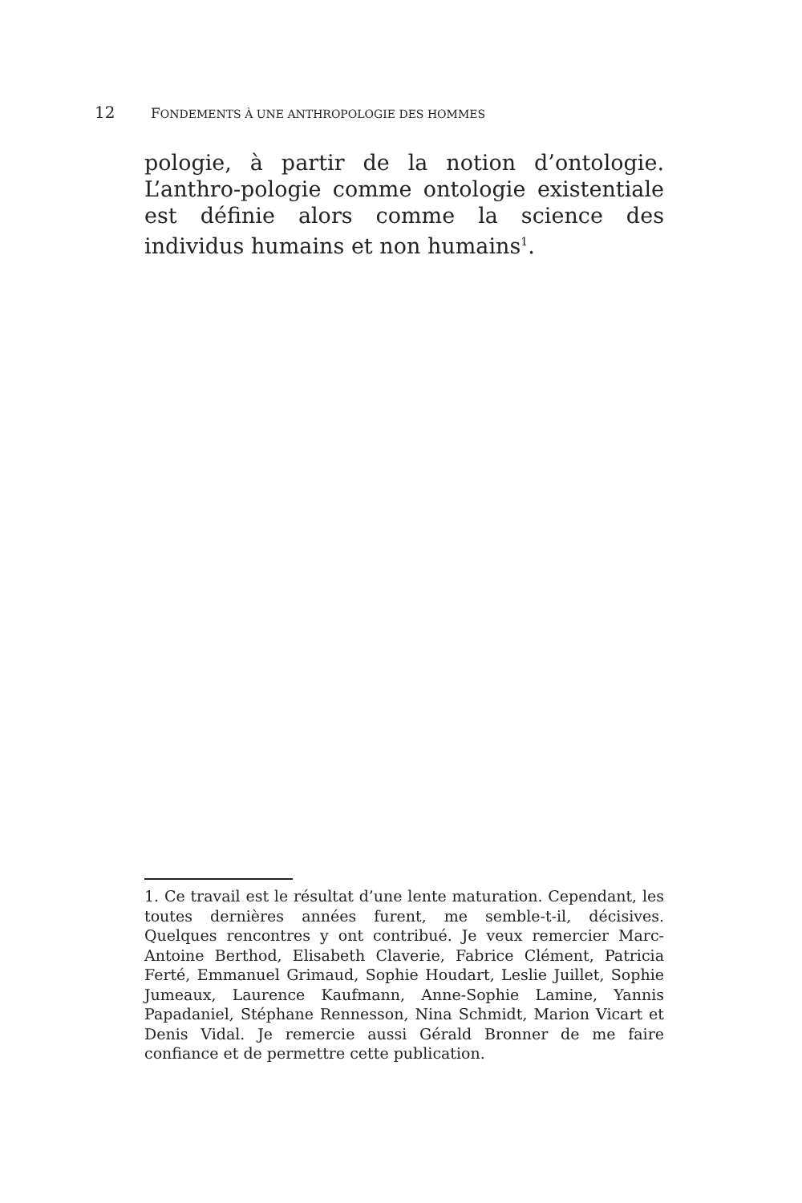12 FONDEMENTS À UNE ANTHROPOLOGIE DES HOMMES
pologie, à partir de la notion d’ontologie. L’anthro-pologie comme ontologie existentiale est définie alors comme la science des individus humains et non humains<sup>1</sup>.
1. Ce travail est le résultat d’une lente maturation. Cependant, les toutes dernières années furent, me semble-t-il, décisives. Quelques rencontres y ont contribué. Je veux remercier Marc-Antoine Berthod, Elisabeth Claverie, Fabrice Clément, Patricia Ferté, Emmanuel Grimaud, Sophie Houdart, Leslie Juillet, Sophie Jumeaux, Laurence Kaufmann, Anne-Sophie Lamine, Yannis Papadaniel, Stéphane Rennesson, Nina Schmidt, Marion Vicart et Denis Vidal. Je remercie aussi Gérald Bronner de me faire confiance et de permettre cette publication.